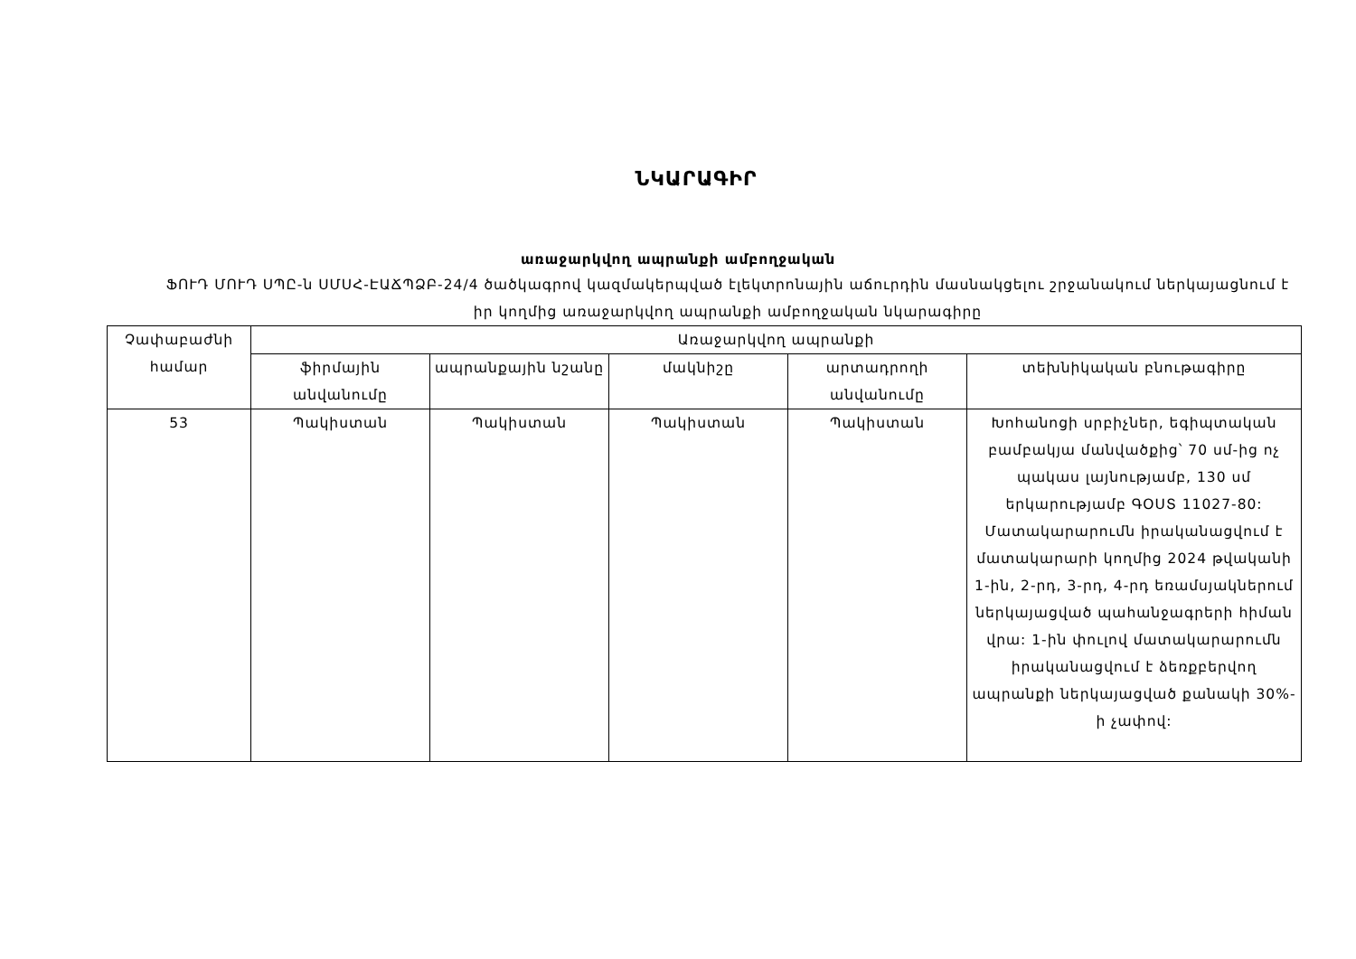ՆԿԱՐԱԳԻՐ
առաջարկվող ապրանքի ամբողջական
ՖՈՒԴ ՄՈՒԴ ՍՊԸ-ն ՍՄՍՀ-ԷԱՃՊՁԲ-24/4 ծածկագրով կազմակերպված էլեկտրոնային աճուրդին մասնակցելու շրջանակում ներկայացնում է իր կողմից առաջարկվող ապրանքի ամբողջական նկարագիրը
| Չափաբաժնի համար | Առաջարկվող ապրանքի | | | | |
| --- | --- | --- | --- | --- | --- |
| | ֆիրմային անվանումը | ապրանքային նշանը | մակնիշը | արտադրողի անվանումը | տեխնիկական բնութագիրը |
| 53 | Պակիստան | Պակիստան | Պակիստան | Պակիստան | Խոհանոցի սրբիչներ, եգիպտական բամբակյա մանվածքից՝ 70 սմ-ից ոչ պակաս լայնությամբ, 130 սմ երկարությամբ ԳՕՍՏ 11027-80: Մատակարարումն իրականացվում է մատակարարի կողմից 2024 թվականի 1-ին, 2-րդ, 3-րդ, 4-րդ եռամսյակներում ներկայացված պահանջագրերի հիման վրա: 1-ին փուլով մատակարարումն իրականացվում է ձեռքբերվող ապրանքի ներկայացված քանակի 30%-ի չափով: |